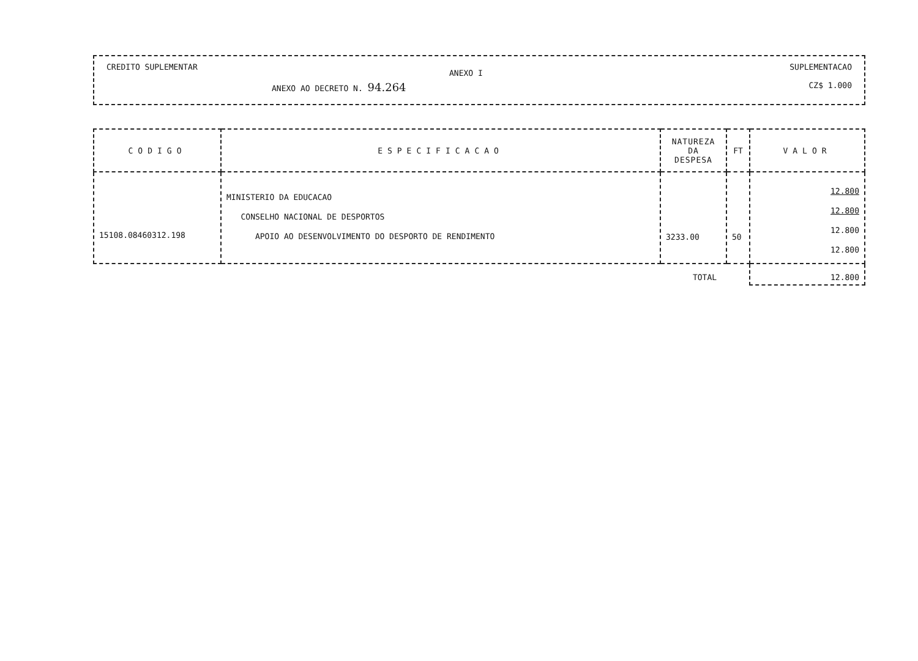CREDITO SUPLEMENTAR
ANEXO AO DECRETO N. 94.264
ANEXO I
SUPLEMENTACAO
CZ$ 1.000
| CODIGO | ESPECIFICACAO | NATUREZA DA DESPESA | FT | VALOR |
| --- | --- | --- | --- | --- |
| 15108.08460312.198 | MINISTERIO DA EDUCACAO CONSELHO NACIONAL DE DESPORTOS APOIO AO DESENVOLVIMENTO DO DESPORTO DE RENDIMENTO | 3233.00 | 50 | 12.800 12.800 12.800 12.800 |
| | | TOTAL | | 12.800 |